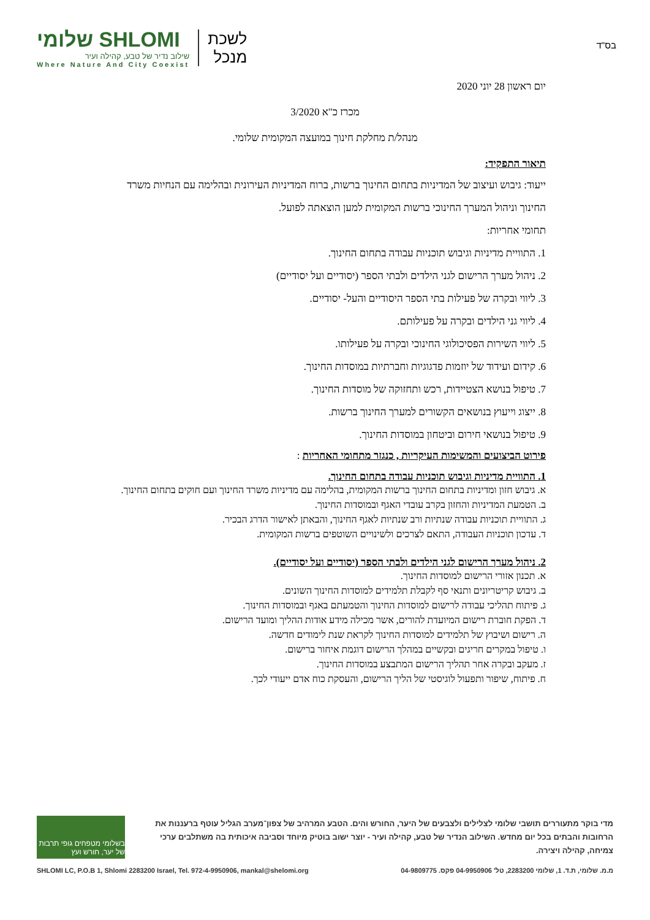בס"ד
שלומי SHLOMI
שילוב נדיר של טבע, קהילה ועיר
Where Nature And City Coexist
לשכת
מנכל
יום ראשון 28 יוני 2020
מכרז כ"א 3/2020
מנהל/ת מחלקת חינוך במועצה המקומית שלומי.
תיאור התפקיד:
ייעוד: גיבוש ועיצוב של המדיניות בתחום החינוך ברשות, ברוח המדיניות העירונית ובהלימה עם הנחיות משרד החינוך וניהול המערך החינוכי ברשות המקומית למען הוצאתה לפועל.
תחומי אחריות:
1. התוויית מדיניות וגיבוש תוכניות עבודה בתחום החינוך.
2. ניהול מערך הרישום לגני הילדים ולבתי הספר (יסודיים ועל יסודיים)
3. ליווי ובקרה של פעילות בתי הספר היסודיים והעל- יסודיים.
4. ליווי גני הילדים ובקרה על פעילותם.
5. ליווי השירות הפסיכולוגי החינוכי ובקרה על פעילותו.
6. קידום ועידוד של יוזמות פדגוגיות וחברתיות במוסדות החינוך.
7. טיפול בנושא הצטיידות, רכש ותחזוקה של מוסדות החינוך.
8. ייצוג וייעוץ בנושאים הקשורים למערך החינוך ברשות.
9. טיפול בנושאי חירום וביטחון במוסדות החינוך.
פירוט הביצועים והמשימות העיקריות , כנגזר מתחומי האחריות :
1. התוויית מדיניות וגיבוש תוכניות עבודה בתחום החינוך.
א. גיבוש חזון ומדיניות בתחום החינוך ברשות המקומית, בהלימה עם מדיניות משרד החינוך ועם חוקים בתחום החינוך.
ב. הטמעת המדיניות והחזון בקרב עובדי האגף ובמוסדות החינוך.
ג. התוויית תוכניות עבודה שנתיות ורב שנתיות לאגף החינוך, והבאתן לאישור הדרג הבכיר.
ד. עדכון תוכניות העבודה, התאם לצרכים ולשינויים השוטפים ברשות המקומית.
2. ניהול מערך הרישום לגני הילדים ולבתי הספר (יסודיים ועל יסודיים).
א. תכנון אזורי הרישום למוסדות החינוך.
ב. גיבוש קריטריונים ותנאי סף לקבלת תלמידים למוסדות החינוך השונים.
ג. פיתוח תהליכי עבודה לרישום למוסדות החינוך והטמעתם באגף ובמוסדות החינוך.
ד. הפקת חוברת רישום המיועדת להורים, אשר מכילה מידע אודות ההליך ומועד הרישום.
ה. רישום ושיבוץ של תלמידים למוסדות החינוך לקראת שנת לימודים חדשה.
ו. טיפול במקרים חריגים ובקשיים במהלך הרישום דוגמת איחור ברישום.
ז. מעקב ובקרה אחר תהליך הרישום המתבצע במוסדות החינוך.
ח. פיתוח, שיפור ותפעול לוגיסטי של הליך הרישום, והעסקת כוח אדם ייעודי לכך.
מדי בוקר מתעוררים תושבי שלומי לצלילים ולצבעים של היער, החורש והים. הטבע המרהיב של צפון־מערב הגליל עוטף ברעננות את הרחובות והבתים בכל יום מחדש. השילוב הנדיר של טבע, קהילה ועיר - יוצר ישוב בוטיק מיוחד וסביבה איכותית בה משתלבים ערכי צמיחה, קהילה ויצירה.
בשלומי מטפחים גופי תרבות של יער, חורש ועץ
SHLOMI LC, P.O.B 1, Shlomi 2283200 Israel, Tel. 972-4-9950906, mankal@shelomi.org מ.מ. שלומי, ת.ד. 1, שלומי 2283200, טל' 04-9950906 פקס. 04-9809775